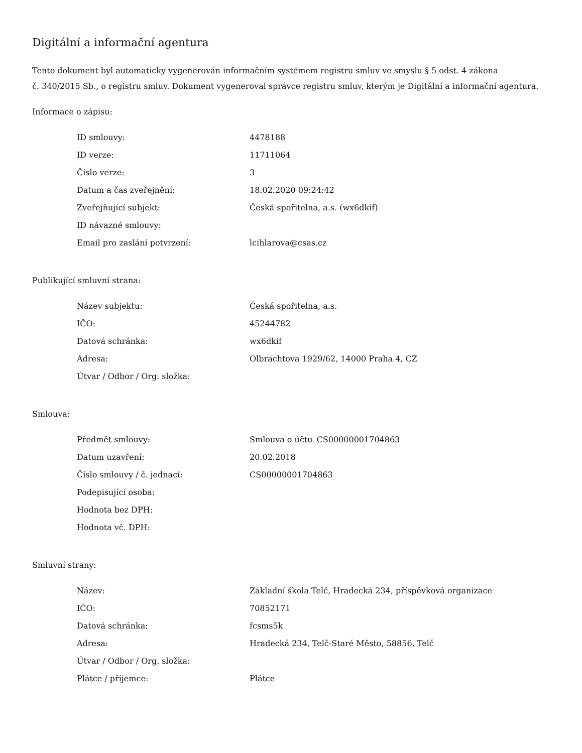Digitální a informační agentura
Tento dokument byl automaticky vygenerován informačním systémem registru smluv ve smyslu § 5 odst. 4 zákona
č. 340/2015 Sb., o registru smluv. Dokument vygeneroval správce registru smluv, kterým je Digitální a informační agentura.
Informace o zápisu:
| ID smlouvy: | 4478188 |
| ID verze: | 11711064 |
| Číslo verze: | 3 |
| Datum a čas zveřejnění: | 18.02.2020 09:24:42 |
| Zveřejňující subjekt: | Česká spořitelna, a.s. (wx6dkif) |
| ID návazné smlouvy: | |
| Email pro zaslání potvrzení: | lcihlarova@csas.cz |
Publikující smluvní strana:
| Název subjektu: | Česká spořitelna, a.s. |
| IČO: | 45244782 |
| Datová schránka: | wx6dkif |
| Adresa: | Olbrachtova 1929/62, 14000 Praha 4, CZ |
| Útvar / Odbor / Org. složka: | |
Smlouva:
| Předmět smlouvy: | Smlouva o účtu_CS00000001704863 |
| Datum uzavření: | 20.02.2018 |
| Číslo smlouvy / č. jednací: | CS00000001704863 |
| Podepisující osoba: | |
| Hodnota bez DPH: | |
| Hodnota vč. DPH: | |
Smluvní strany:
| Název: | Základní škola Telč, Hradecká 234, příspěvková organizace |
| IČO: | 70852171 |
| Datová schránka: | fcsms5k |
| Adresa: | Hradecká 234, Telč-Staré Město, 58856, Telč |
| Útvar / Odbor / Org. složka: | |
| Plátce / příjemce: | Plátce |